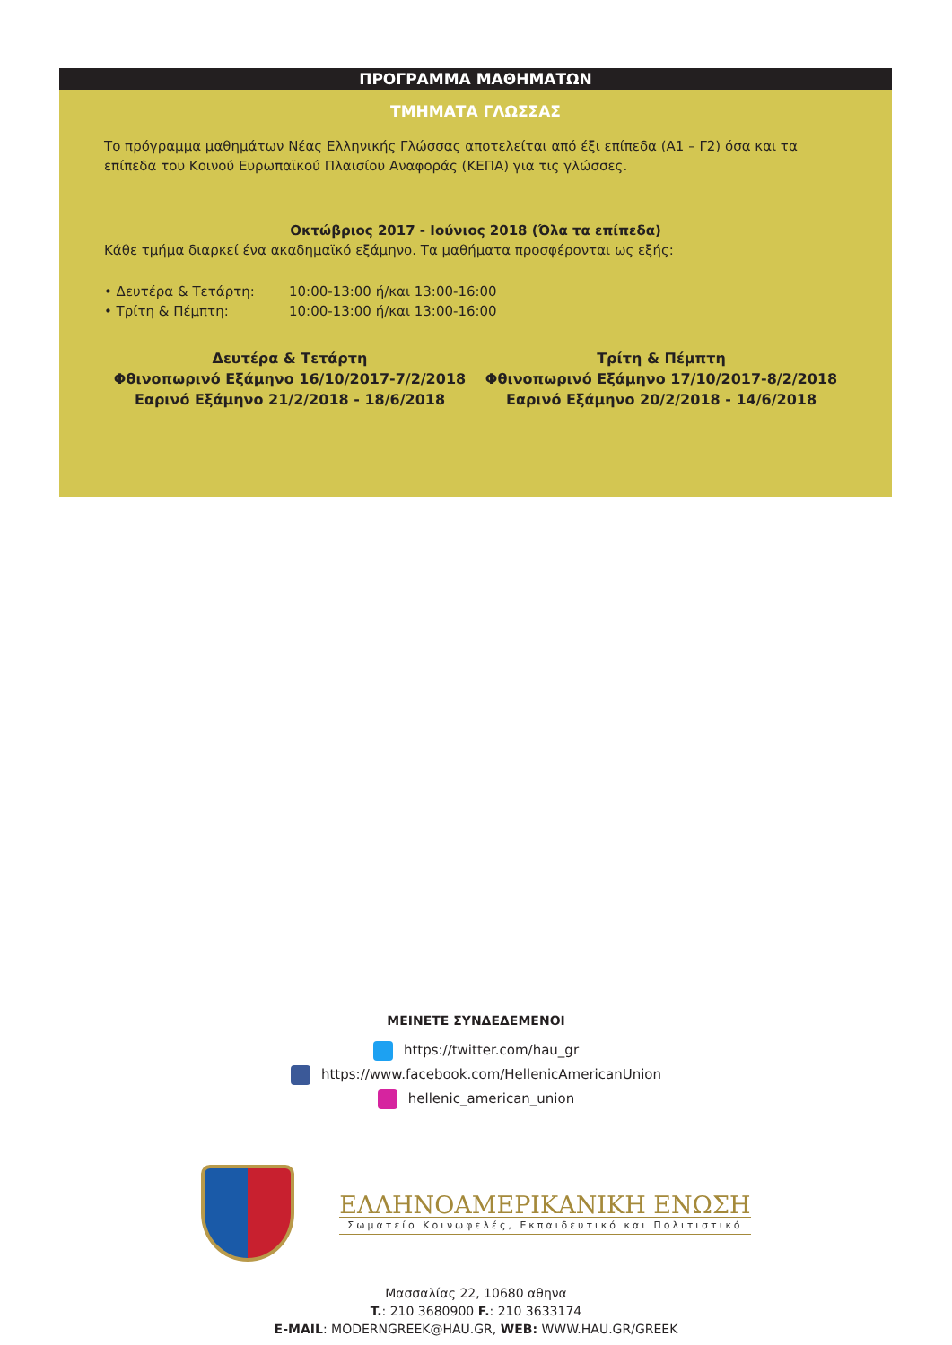ΠΡΟΓΡΑΜΜΑ ΜΑΘΗΜΑΤΩΝ
ΤΜΗΜΑΤΑ ΓΛΩΣΣΑΣ
Το πρόγραμμα μαθημάτων Νέας Ελληνικής Γλώσσας αποτελείται από έξι επίπεδα (Α1 – Γ2) όσα και τα επίπεδα του Κοινού Ευρωπαϊκού Πλαισίου Αναφοράς (ΚΕΠΑ) για τις γλώσσες.
Οκτώβριος 2017 - Ιούνιος 2018 (Όλα τα επίπεδα)
Κάθε τμήμα διαρκεί ένα ακαδημαϊκό εξάμηνο. Τα μαθήματα προσφέρονται ως εξής:
• Δευτέρα & Τετάρτη: 10:00-13:00 ή/και 13:00-16:00
• Τρίτη & Πέμπτη: 10:00-13:00 ή/και 13:00-16:00
Δευτέρα & Τετάρτη
Φθινοπωρινό Εξάμηνο 16/10/2017-7/2/2018
Εαρινό Εξάμηνο 21/2/2018 - 18/6/2018
Τρίτη & Πέμπτη
Φθινοπωρινό Εξάμηνο 17/10/2017-8/2/2018
Εαρινό Εξάμηνο 20/2/2018 - 14/6/2018
ΜΕΙΝΕΤΕ ΣΥΝΔΕΔΕΜΕΝΟΙ
https://twitter.com/hau_gr
https://www.facebook.com/HellenicAmericanUnion
hellenic_american_union
ΕΛΛΗΝΟΑΜΕΡΙΚΑΝΙΚΗ ΕΝΩΣΗ
Σωματείο Κοινωφελές, Εκπαιδευτικό και Πολιτιστικό
Μασσαλίας 22, 10680 αθηνα
T.: 210 3680900 F.: 210 3633174
E-MAIL: MODERNGREEK@HAU.GR, WEB: WWW.HAU.GR/GREEK